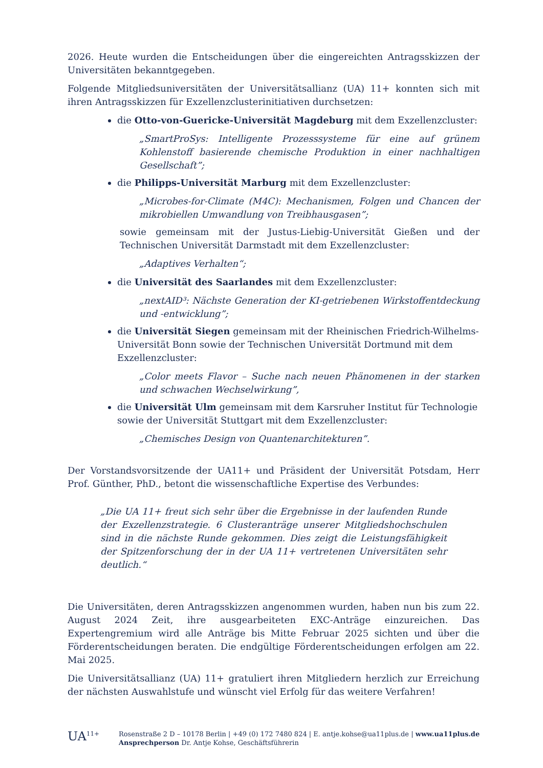2026. Heute wurden die Entscheidungen über die eingereichten Antragsskizzen der Universitäten bekanntgegeben.
Folgende Mitgliedsuniversitäten der Universitätsallianz (UA) 11+ konnten sich mit ihren Antragsskizzen für Exzellenzclusterinitiativen durchsetzen:
die Otto-von-Guericke-Universität Magdeburg mit dem Exzellenzcluster:
„SmartProSys: Intelligente Prozesssysteme für eine auf grünem Kohlenstoff basierende chemische Produktion in einer nachhaltigen Gesellschaft”;
die Philipps-Universität Marburg mit dem Exzellenzcluster:
„Microbes-for-Climate (M4C): Mechanismen, Folgen und Chancen der mikrobiellen Umwandlung von Treibhausgasen”;
sowie gemeinsam mit der Justus-Liebig-Universität Gießen und der Technischen Universität Darmstadt mit dem Exzellenzcluster:
„Adaptives Verhalten“;
die Universität des Saarlandes mit dem Exzellenzcluster:
„nextAID³: Nächste Generation der KI-getriebenen Wirkstoffentdeckung und -entwicklung”;
die Universität Siegen gemeinsam mit der Rheinischen Friedrich-Wilhelms-Universität Bonn sowie der Technischen Universität Dortmund mit dem Exzellenzcluster:
„Color meets Flavor – Suche nach neuen Phänomenen in der starken und schwachen Wechselwirkung”,
die Universität Ulm gemeinsam mit dem Karsruher Institut für Technologie sowie der Universität Stuttgart mit dem Exzellenzcluster:
„Chemisches Design von Quantenarchitekturen”.
Der Vorstandsvorsitzende der UA11+ und Präsident der Universität Potsdam, Herr Prof. Günther, PhD., betont die wissenschaftliche Expertise des Verbundes:
„Die UA 11+ freut sich sehr über die Ergebnisse in der laufenden Runde der Exzellenzstrategie. 6 Clusteranträge unserer Mitgliedshochschulen sind in die nächste Runde gekommen. Dies zeigt die Leistungsfähigkeit der Spitzenforschung der in der UA 11+ vertretenen Universitäten sehr deutlich.“
Die Universitäten, deren Antragsskizzen angenommen wurden, haben nun bis zum 22. August 2024 Zeit, ihre ausgearbeiteten EXC-Anträge einzureichen. Das Expertengremium wird alle Anträge bis Mitte Februar 2025 sichten und über die Förderentscheidungen beraten. Die endgültige Förderentscheidungen erfolgen am 22. Mai 2025.
Die Universitätsallianz (UA) 11+ gratuliert ihren Mitgliedern herzlich zur Erreichung der nächsten Auswahlstufe und wünscht viel Erfolg für das weitere Verfahren!
UA<sup>11+</sup> Rosenstraße 2 D – 10178 Berlin | +49 (0) 172 7480 824 | E. antje.kohse@ua11plus.de | www.ua11plus.de
Ansprechperson Dr. Antje Kohse, Geschäftsführerin